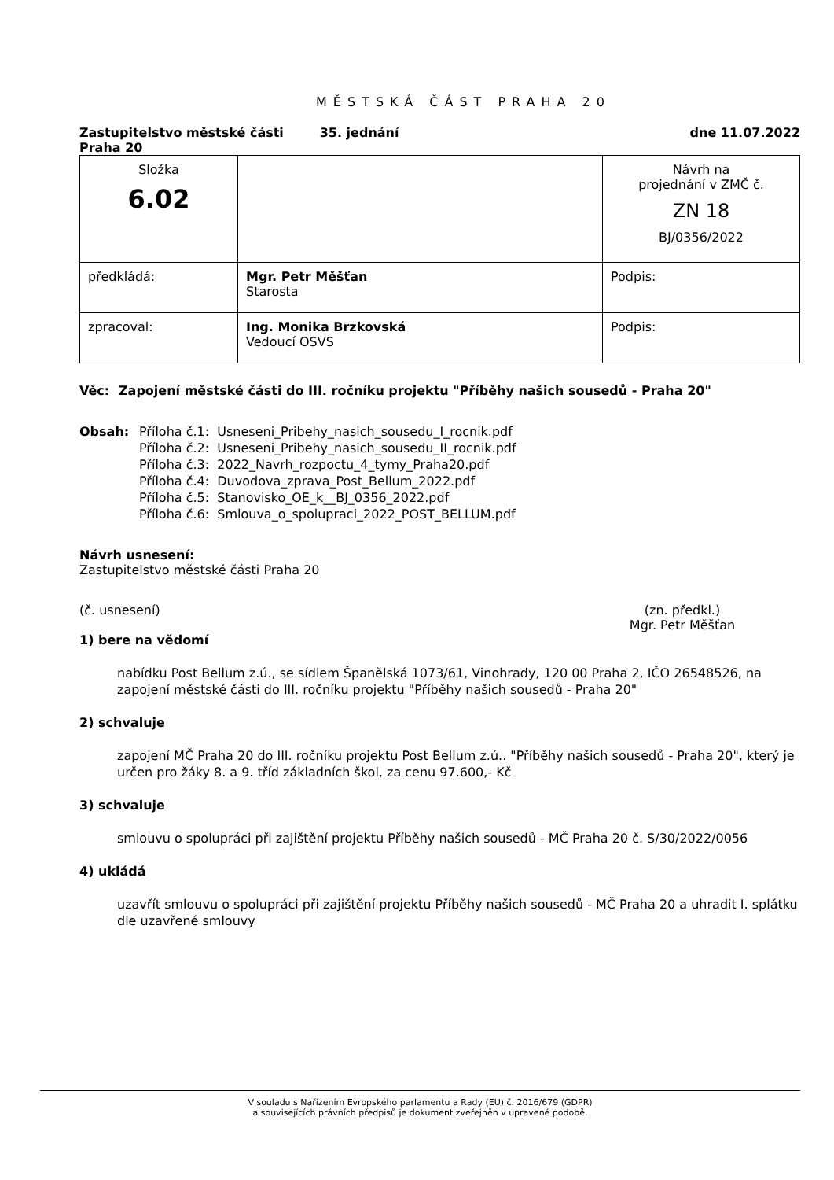MĚSTSKÁ ČÁST PRAHA 20
Zastupitelstvo městské části
Praha 20
35. jednání dne 11.07.2022
| Složka 6.02 | | Návrh na projednání v ZMČ č. ZN 18 BJ/0356/2022 |
| předkládá: | Mgr. Petr Měšťan Starosta | Podpis: |
| zpracoval: | Ing. Monika Brzkovská Vedoucí OSVS | Podpis: |
Věc: Zapojení městské části do III. ročníku projektu "Příběhy našich sousedů - Praha 20"
Obsah: Příloha č.1: Usneseni_Pribehy_nasich_sousedu_I_rocnik.pdf
Příloha č.2: Usneseni_Pribehy_nasich_sousedu_II_rocnik.pdf
Příloha č.3: 2022_Navrh_rozpoctu_4_tymy_Praha20.pdf
Příloha č.4: Duvodova_zprava_Post_Bellum_2022.pdf
Příloha č.5: Stanovisko_OE_k__BJ_0356_2022.pdf
Příloha č.6: Smlouva_o_spolupraci_2022_POST_BELLUM.pdf
Návrh usnesení:
Zastupitelstvo městské části Praha 20
(č. usnesení) (zn. předkl.)
Mgr. Petr Měšťan
1) bere na vědomí
nabídku Post Bellum z.ú., se sídlem Španělská 1073/61, Vinohrady, 120 00 Praha 2, IČO 26548526, na zapojení městské části do III. ročníku projektu "Příběhy našich sousedů - Praha 20"
2) schvaluje
zapojení MČ Praha 20 do III. ročníku projektu Post Bellum z.ú.. "Příběhy našich sousedů - Praha 20", který je určen pro žáky 8. a 9. tříd základních škol, za cenu 97.600,- Kč
3) schvaluje
smlouvu o spolupráci při zajištění projektu Příběhy našich sousedů - MČ Praha 20 č. S/30/2022/0056
4) ukládá
uzavřít smlouvu o spolupráci při zajištění projektu Příběhy našich sousedů - MČ Praha 20 a uhradit I. splátku dle uzavřené smlouvy
V souladu s Nařízením Evropského parlamentu a Rady (EU) č. 2016/679 (GDPR)
a souvisejících právních předpisů je dokument zveřejněn v upravené podobě.